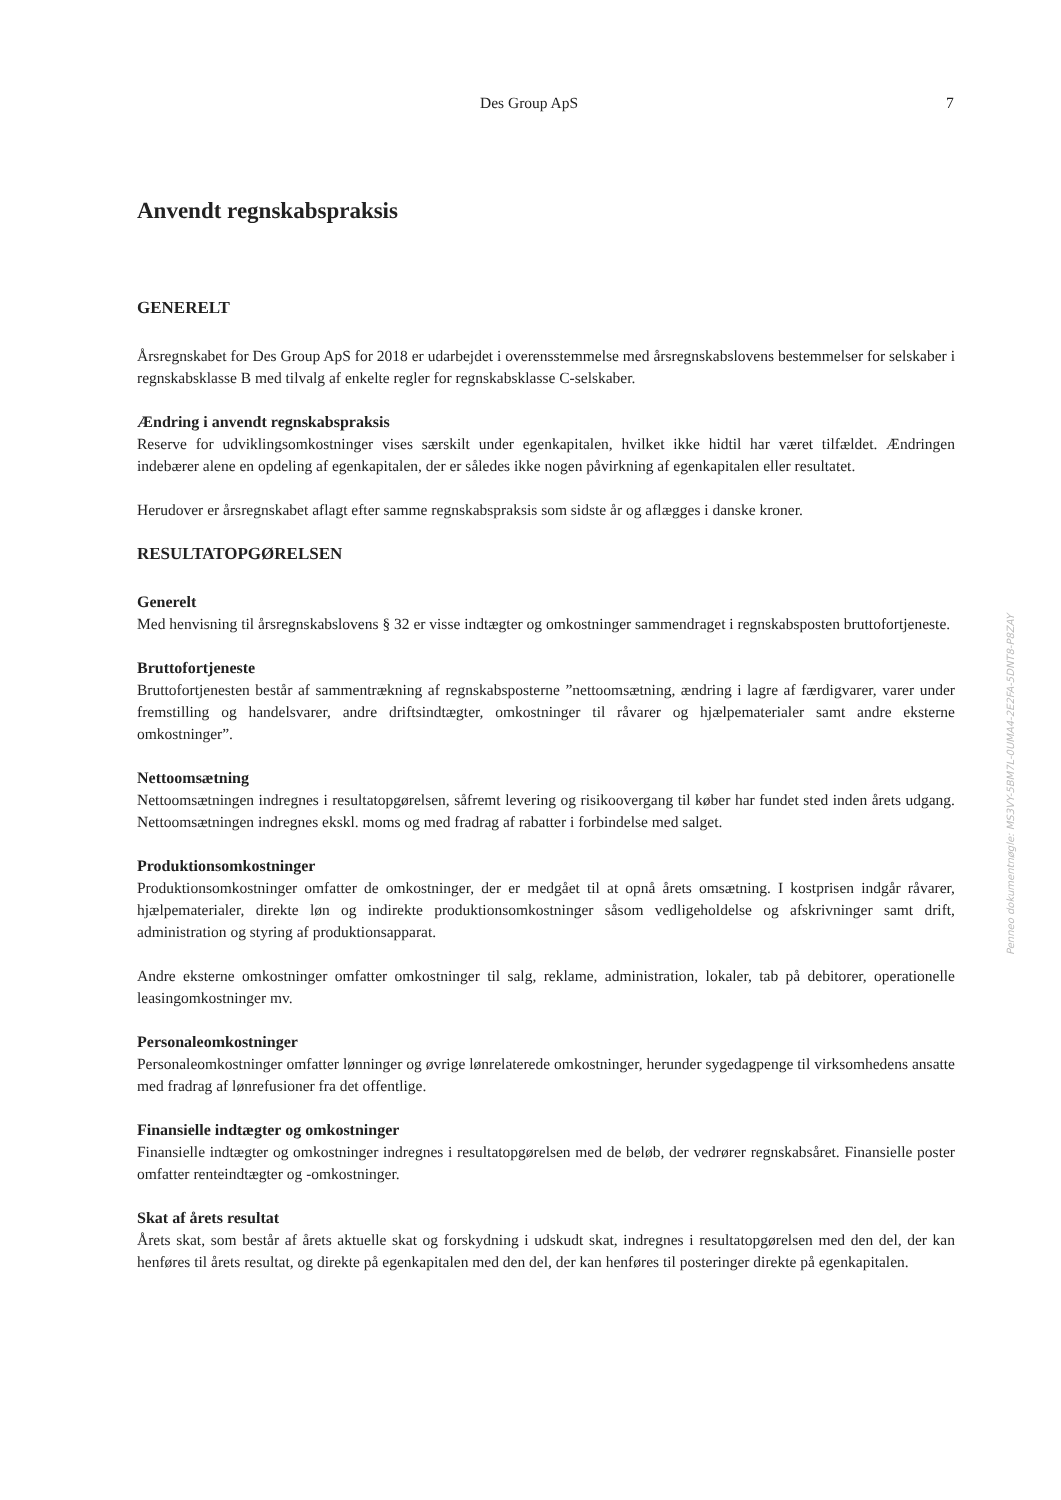Des Group ApS 7
Anvendt regnskabspraksis
GENERELT
Årsregnskabet for Des Group ApS for 2018 er udarbejdet i overensstemmelse med årsregnskabslovens bestemmelser for selskaber i regnskabsklasse B med tilvalg af enkelte regler for regnskabsklasse C-selskaber.
Ændring i anvendt regnskabspraksis
Reserve for udviklingsomkostninger vises særskilt under egenkapitalen, hvilket ikke hidtil har været tilfældet. Ændringen indebærer alene en opdeling af egenkapitalen, der er således ikke nogen påvirkning af egenkapitalen eller resultatet.
Herudover er årsregnskabet aflagt efter samme regnskabspraksis som sidste år og aflægges i danske kroner.
RESULTATOPGØRELSEN
Generelt
Med henvisning til årsregnskabslovens § 32 er visse indtægter og omkostninger sammendraget i regnskabsposten bruttofortjeneste.
Bruttofortjeneste
Bruttofortjenesten består af sammentrækning af regnskabsposterne ”nettoomsætning, ændring i lagre af færdigvarer, varer under fremstilling og handelsvarer, andre driftsindtægter, omkostninger til råvarer og hjælpematerialer samt andre eksterne omkostninger”.
Nettoomsætning
Nettoomsætningen indregnes i resultatopgørelsen, såfremt levering og risikoovergang til køber har fundet sted inden årets udgang. Nettoomsætningen indregnes ekskl. moms og med fradrag af rabatter i forbindelse med salget.
Produktionsomkostninger
Produktionsomkostninger omfatter de omkostninger, der er medgået til at opnå årets omsætning. I kostprisen indgår råvarer, hjælpematerialer, direkte løn og indirekte produktionsomkostninger såsom vedligeholdelse og afskrivninger samt drift, administration og styring af produktionsapparat.
Andre eksterne omkostninger omfatter omkostninger til salg, reklame, administration, lokaler, tab på debitorer, operationelle leasingomkostninger mv.
Personaleomkostninger
Personaleomkostninger omfatter lønninger og øvrige lønrelaterede omkostninger, herunder sygedagpenge til virksomhedens ansatte med fradrag af lønrefusioner fra det offentlige.
Finansielle indtægter og omkostninger
Finansielle indtægter og omkostninger indregnes i resultatopgørelsen med de beløb, der vedrører regnskabsåret. Finansielle poster omfatter renteindtægter og -omkostninger.
Skat af årets resultat
Årets skat, som består af årets aktuelle skat og forskydning i udskudt skat, indregnes i resultatopgørelsen med den del, der kan henføres til årets resultat, og direkte på egenkapitalen med den del, der kan henføres til posteringer direkte på egenkapitalen.
Penneo dokumentnøgle: MS3VY-5BM7L-0UMA4-2E2FA-5DNT8-P8ZAY